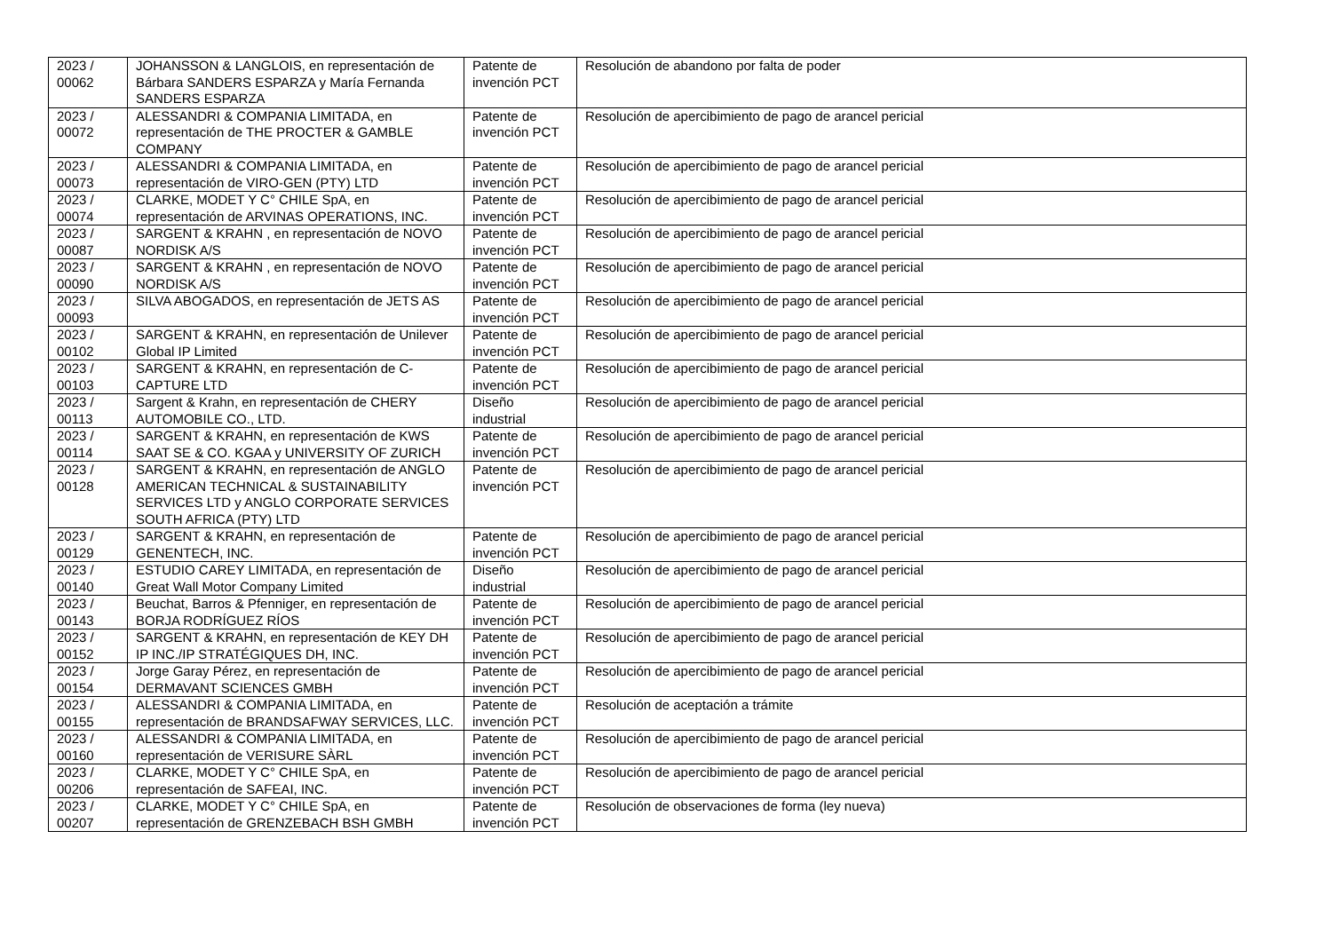| 2023 / 00062 | JOHANSSON & LANGLOIS, en representación de Bárbara SANDERS ESPARZA y María Fernanda SANDERS ESPARZA | Patente de invención PCT | Resolución de abandono por falta de poder |
| 2023 / 00072 | ALESSANDRI & COMPANIA LIMITADA, en representación de THE PROCTER & GAMBLE COMPANY | Patente de invención PCT | Resolución de apercibimiento de pago de arancel pericial |
| 2023 / 00073 | ALESSANDRI & COMPANIA LIMITADA, en representación de VIRO-GEN (PTY) LTD | Patente de invención PCT | Resolución de apercibimiento de pago de arancel pericial |
| 2023 / 00074 | CLARKE, MODET Y C° CHILE SpA, en representación de ARVINAS OPERATIONS, INC. | Patente de invención PCT | Resolución de apercibimiento de pago de arancel pericial |
| 2023 / 00087 | SARGENT & KRAHN , en representación de NOVO NORDISK A/S | Patente de invención PCT | Resolución de apercibimiento de pago de arancel pericial |
| 2023 / 00090 | SARGENT & KRAHN , en representación de NOVO NORDISK A/S | Patente de invención PCT | Resolución de apercibimiento de pago de arancel pericial |
| 2023 / 00093 | SILVA ABOGADOS, en representación de JETS AS | Patente de invención PCT | Resolución de apercibimiento de pago de arancel pericial |
| 2023 / 00102 | SARGENT & KRAHN, en representación de Unilever Global IP Limited | Patente de invención PCT | Resolución de apercibimiento de pago de arancel pericial |
| 2023 / 00103 | SARGENT & KRAHN, en representación de C-CAPTURE LTD | Patente de invención PCT | Resolución de apercibimiento de pago de arancel pericial |
| 2023 / 00113 | Sargent & Krahn, en representación de CHERY AUTOMOBILE CO., LTD. | Diseño industrial | Resolución de apercibimiento de pago de arancel pericial |
| 2023 / 00114 | SARGENT & KRAHN, en representación de KWS SAAT SE & CO. KGAA y UNIVERSITY OF ZURICH | Patente de invención PCT | Resolución de apercibimiento de pago de arancel pericial |
| 2023 / 00128 | SARGENT & KRAHN, en representación de ANGLO AMERICAN TECHNICAL & SUSTAINABILITY SERVICES LTD y ANGLO CORPORATE SERVICES SOUTH AFRICA (PTY) LTD | Patente de invención PCT | Resolución de apercibimiento de pago de arancel pericial |
| 2023 / 00129 | SARGENT & KRAHN, en representación de GENENTECH, INC. | Patente de invención PCT | Resolución de apercibimiento de pago de arancel pericial |
| 2023 / 00140 | ESTUDIO CAREY LIMITADA, en representación de Great Wall Motor Company Limited | Diseño industrial | Resolución de apercibimiento de pago de arancel pericial |
| 2023 / 00143 | Beuchat, Barros & Pfenniger, en representación de BORJA RODRÍGUEZ RÍOS | Patente de invención PCT | Resolución de apercibimiento de pago de arancel pericial |
| 2023 / 00152 | SARGENT & KRAHN, en representación de KEY DH IP INC./IP STRATÉGIQUES DH, INC. | Patente de invención PCT | Resolución de apercibimiento de pago de arancel pericial |
| 2023 / 00154 | Jorge Garay Pérez, en representación de DERMAVANT SCIENCES GMBH | Patente de invención PCT | Resolución de apercibimiento de pago de arancel pericial |
| 2023 / 00155 | ALESSANDRI & COMPANIA LIMITADA, en representación de BRANDSAFWAY SERVICES, LLC. | Patente de invención PCT | Resolución de aceptación a trámite |
| 2023 / 00160 | ALESSANDRI & COMPANIA LIMITADA, en representación de VERISURE SÀRL | Patente de invención PCT | Resolución de apercibimiento de pago de arancel pericial |
| 2023 / 00206 | CLARKE, MODET Y C° CHILE SpA, en representación de SAFEAI, INC. | Patente de invención PCT | Resolución de apercibimiento de pago de arancel pericial |
| 2023 / 00207 | CLARKE, MODET Y C° CHILE SpA, en representación de GRENZEBACH BSH GMBH | Patente de invención PCT | Resolución de observaciones de forma (ley nueva) |